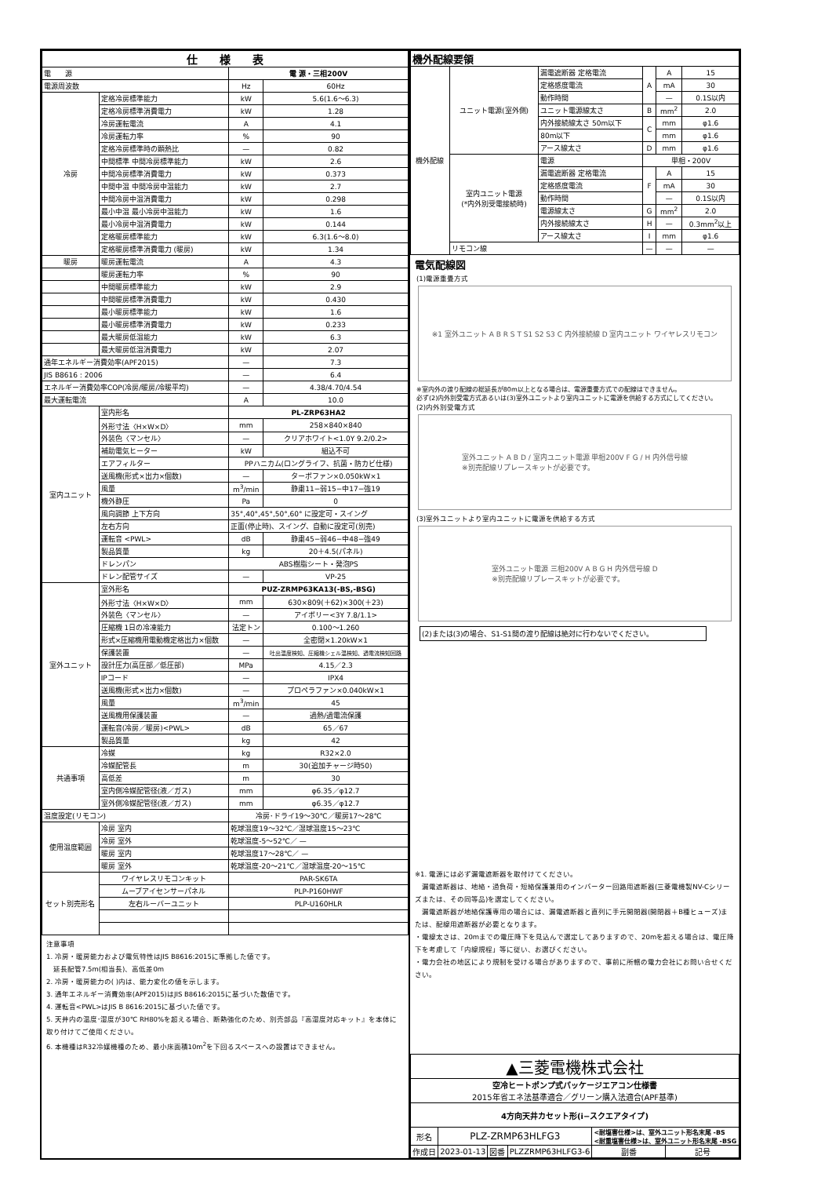| 仕 様 表 | | | |
| --- | --- | --- | --- |
| 電 源 | | 電 源・三相200V | |
| 電源周波数 | | Hz | 60Hz |
| 冷房 | 定格冷房標準能力 | kW | 5.6(1.6〜6.3) |
| | 定格冷房標準消費電力 | kW | 1.28 |
| | 冷房運転電流 | A | 4.1 |
| | 冷房運転力率 | % | 90 |
| | 定格冷房標準時の顕熱比 | — | 0.82 |
| | 中間標準 中間冷房標準能力 | kW | 2.6 |
| | 中間冷房標準消費電力 | kW | 0.373 |
| | 中間中温 中間冷房中温能力 | kW | 2.7 |
| | 中間冷房中温消費電力 | kW | 0.298 |
| | 最小中温 最小冷房中温能力 | kW | 1.6 |
| | 最小冷房中温消費電力 | kW | 0.144 |
| | 定格暖房標準能力 | kW | 6.3(1.6〜8.0) |
| | 定格暖房標準消費電力 (暖房) | kW | 1.34 |
| 暖房 | 暖房運転電流 | A | 4.3 |
| | 暖房運転力率 | % | 90 |
| | 中間暖房標準能力 | kW | 2.9 |
| | 中間暖房標準消費電力 | kW | 0.430 |
| | 最小暖房標準能力 | kW | 1.6 |
| | 最小暖房標準消費電力 | kW | 0.233 |
| | 最大暖房低温能力 | kW | 6.3 |
| | 最大暖房低温消費電力 | kW | 2.07 |
| 通年エネルギー消費効率(APF2015) | | — | 7.3 |
| JIS B8616 : 2006 | | — | 6.4 |
| エネルギー消費効率COP(冷房/暖房/冷暖平均) | | — | 4.38/4.70/4.54 |
| 最大運転電流 | | A | 10.0 |
| 室内ユニット | 室内形名 | PL-ZRP63HA2 | |
| | 外形寸法〈H×W×D〉 | mm | 258×840×840 |
| | 外装色〈マンセル〉 | — | クリアホワイト<1.0Y 9.2/0.2> |
| | 補助電気ヒーター | kW | 組込不可 |
| | エアフィルター | PPハニカム(ロングライフ、抗菌・防カビ仕様) | |
| | 送風機(形式×出力×個数) | — | ターボファン×0.050kW×1 |
| | 風量 | m<sup>3</sup>/min | 静粛11−弱15−中17−強19 |
| | 機外静圧 | Pa | 0 |
| | 風向調節 上下方向 | 35°,40°,45°,50°,60° に設定可・スイング | |
| | 左右方向 | 正面(停止時)、スイング、自動に設定可(別売) | |
| | 運転音 <PWL> | dB | 静粛45−弱46−中48−強49 |
| | 製品質量 | kg | 20＋4.5(パネル) |
| | ドレンパン | ABS樹脂シート・発泡PS | |
| | ドレン配管サイズ | — | VP-25 |
| 室外ユニット | 室外形名 | PUZ-ZRMP63KA13(-BS,-BSG) | |
| | 外形寸法〈H×W×D〉 | mm | 630×809(＋62)×300(＋23) |
| | 外装色〈マンセル〉 | — | アイボリー<3Y 7.8/1.1> |
| | 圧縮機 1日の冷凍能力 | 法定トン | 0.100〜1.260 |
| | 形式×圧縮機用電動機定格出力×個数 | — | 全密閉×1.20kW×1 |
| | 保護装置 | — | 吐出温度検知、圧縮機シェル温検知、過電流検知回路 |
| | 設計圧力(高圧部／低圧部) | MPa | 4.15／2.3 |
| | IPコード | — | IPX4 |
| | 送風機(形式×出力×個数) | — | プロペラファン×0.040kW×1 |
| | 風量 | m<sup>3</sup>/min | 45 |
| | 送風機用保護装置 | — | 過熱/過電流保護 |
| | 運転音(冷房／暖房)<PWL> | dB | 65／67 |
| | 製品質量 | kg | 42 |
| 共通事項 | 冷媒 | kg | R32×2.0 |
| | 冷媒配管長 | m | 30(追加チャージ時50) |
| | 高低差 | m | 30 |
| | 室内側冷媒配管径(液／ガス) | mm | φ6.35／φ12.7 |
| | 室外側冷媒配管径(液／ガス) | mm | φ6.35／φ12.7 |
| 温度設定(リモコン) | | 冷房･ドライ19〜30℃／暖房17〜28℃ | |
| 使用温度範囲 | 冷房 室内 | 乾球温度19〜32℃／湿球温度15〜23℃ | |
| | 冷房 室外 | 乾球温度-5〜52℃／ — | |
| | 暖房 室内 | 乾球温度17〜28℃／ — | |
| | 暖房 室外 | 乾球温度-20〜21℃／湿球温度-20〜15℃ | |
| セット別売形名 | ワイヤレスリモコンキット | PAR-SK6TA | |
| | ムーブアイセンサーパネル | PLP-P160HWF | |
| | 左右ルーバーユニット | PLP-U160HLR | |
注意事項
1. 冷房・暖房能力および電気特性はJIS B8616:2015に準拠した値です。
　延長配管7.5m(相当長)、高低差0m
2. 冷房・暖房能力の( )内は、能力変化の値を示します。
3. 通年エネルギー消費効率(APF2015)はJIS B8616:2015に基づいた数値です。
4. 運転音<PWL>はJIS B 8616:2015に基づいた値です。
5. 天井内の温度･湿度が30℃ RH80%を超える場合、断熱強化のため、別売部品『高湿度対応キット』を本体に取り付けてご使用ください。
6. 本機種はR32冷媒機種のため、最小床面積10m<sup>2</sup>を下回るスペースへの設置はできません。
| 機外配線要領 | | | | | |
| --- | --- | --- | --- | --- | --- |
| 機外配線 | ユニット電源(室外側) | 漏電遮断器 定格電流 | A | A | 15 |
| | | 定格感度電流 | | mA | 30 |
| | | 動作時間 | | — | 0.1S以内 |
| | | ユニット電源線太さ | B | mm<sup>2</sup> | 2.0 |
| | | 内外接続線太さ 50m以下 | C | mm | φ1.6 |
| | | 80m以下 | | mm | φ1.6 |
| | | アース線太さ | D | mm | φ1.6 |
| | 室内ユニット電源 (*内外別受電接続時) | 電源 | 単相・200V | | |
| | | 漏電遮断器 定格電流 | F | A | 15 |
| | | 定格感度電流 | | mA | 30 |
| | | 動作時間 | | — | 0.1S以内 |
| | | 電源線太さ | G | mm<sup>2</sup> | 2.0 |
| | | 内外接続線太さ | H | — | 0.3mm<sup>2</sup>以上 |
| | | アース線太さ | I | mm | φ1.6 |
| | リモコン線 | | — | — | — |
電気配線図
(1)電源重畳方式
※1 室外ユニット A B R S T S1 S2 S3 C 内外接続線 D 室内ユニット ワイヤレスリモコン
※室内外の渡り配線の総延長が80m以上となる場合は、電源重畳方式での配線はできません。
必ず(2)内外別受電方式あるいは(3)室外ユニットより室内ユニットに電源を供給する方式にしてください。
(2)内外別受電方式
室外ユニット A B D / 室内ユニット電源 単相200V F G / H 内外信号線
※別売配線リプレースキットが必要です。
(3)室外ユニットより室内ユニットに電源を供給する方式
室外ユニット電源 三相200V A B G H 内外信号線 D
※別売配線リプレースキットが必要です。
(2)または(3)の場合、S1-S1間の渡り配線は絶対に行わないでください。
※1. 電源には必ず漏電遮断器を取付けてください。
　漏電遮断器は、地絡・過負荷・短絡保護兼用のインバーター回路用遮断器(三菱電機製NV-Cシリーズまたは、その同等品)を選定してください。
　漏電遮断器が地絡保護専用の場合には、漏電遮断器と直列に手元開閉器(開閉器＋B種ヒューズ)または、配線用遮断器が必要となります。
・電線太さは、20mまでの電圧降下を見込んで選定してありますので、20mを超える場合は、電圧降下を考慮して「内線規程」等に従い、お選びください。
・電力会社の地区により規制を受ける場合がありますので、事前に所轄の電力会社にお問い合せください。
| ▲三菱電機株式会社 | | | | | |
| 空冷ヒートポンプ式パッケージエアコン仕様書 2015年省エネ法基準適合／グリーン購入法適合(APF基準) | | | | | |
| 4方向天井カセット形(i−スクエアタイプ) | | | | | |
| 形名 | PLZ-ZRMP63HLFG3 | | | <耐塩害仕様>は、室外ユニット形名末尾 -BS <耐重塩害仕様>は、室外ユニット形名末尾 -BSG | |
| 作成日 | 2023-01-13 | 図番 | PLZZRMP63HLFG3-6 | 副番 | 記号 |